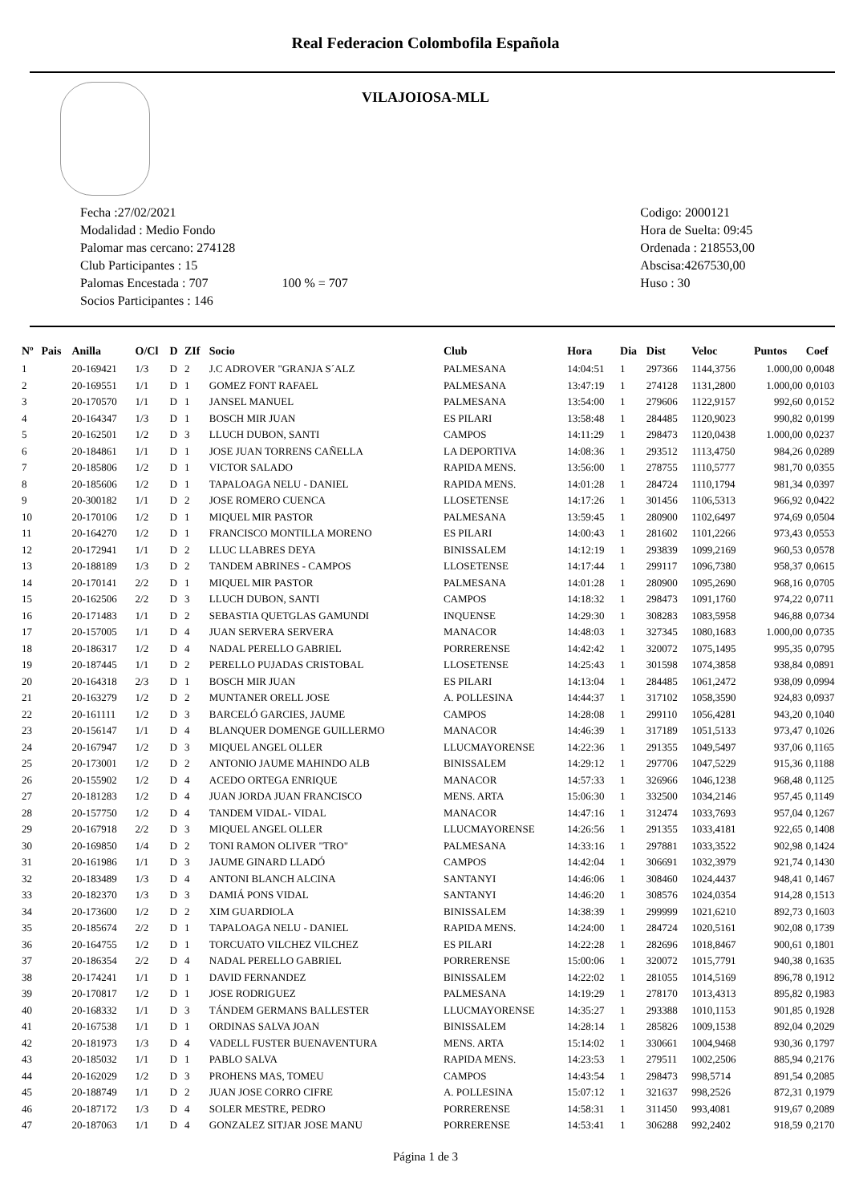Real Federacion Colombofila Española
VILAJOIOSA-MLL
Fecha :27/02/2021
Modalidad : Medio Fondo
Palomar mas cercano: 274128
Club Participantes : 15
Palomas Encestada : 707 100 % = 707
Socios Participantes : 146
Codigo: 2000121
Hora de Suelta: 09:45
Ordenada : 218553,00
Abscisa:4267530,00
Huso : 30
| Nº | Pais | Anilla | O/Cl | D | ZIf | Socio | Club | Hora | Dia | Dist | Veloc | Puntos | Coef |
| --- | --- | --- | --- | --- | --- | --- | --- | --- | --- | --- | --- | --- | --- |
| 1 | | 20-169421 | 1/3 | D | 2 | J.C ADROVER "GRANJA S´ALZ | PALMESANA | 14:04:51 | 1 | 297366 | 1144,3756 | 1.000,00 | 0,0048 |
| 2 | | 20-169551 | 1/1 | D | 1 | GOMEZ FONT RAFAEL | PALMESANA | 13:47:19 | 1 | 274128 | 1131,2800 | 1.000,00 | 0,0103 |
| 3 | | 20-170570 | 1/1 | D | 1 | JANSEL MANUEL | PALMESANA | 13:54:00 | 1 | 279606 | 1122,9157 | 992,60 | 0,0152 |
| 4 | | 20-164347 | 1/3 | D | 1 | BOSCH MIR JUAN | ES PILARI | 13:58:48 | 1 | 284485 | 1120,9023 | 990,82 | 0,0199 |
| 5 | | 20-162501 | 1/2 | D | 3 | LLUCH DUBON, SANTI | CAMPOS | 14:11:29 | 1 | 298473 | 1120,0438 | 1.000,00 | 0,0237 |
| 6 | | 20-184861 | 1/1 | D | 1 | JOSE JUAN TORRENS CAÑELLA | LA DEPORTIVA | 14:08:36 | 1 | 293512 | 1113,4750 | 984,26 | 0,0289 |
| 7 | | 20-185806 | 1/2 | D | 1 | VICTOR SALADO | RAPIDA MENS. | 13:56:00 | 1 | 278755 | 1110,5777 | 981,70 | 0,0355 |
| 8 | | 20-185606 | 1/2 | D | 1 | TAPALOAGA NELU - DANIEL | RAPIDA MENS. | 14:01:28 | 1 | 284724 | 1110,1794 | 981,34 | 0,0397 |
| 9 | | 20-300182 | 1/1 | D | 2 | JOSE ROMERO CUENCA | LLOSETENSE | 14:17:26 | 1 | 301456 | 1106,5313 | 966,92 | 0,0422 |
| 10 | | 20-170106 | 1/2 | D | 1 | MIQUEL MIR PASTOR | PALMESANA | 13:59:45 | 1 | 280900 | 1102,6497 | 974,69 | 0,0504 |
| 11 | | 20-164270 | 1/2 | D | 1 | FRANCISCO MONTILLA MORENO | ES PILARI | 14:00:43 | 1 | 281602 | 1101,2266 | 973,43 | 0,0553 |
| 12 | | 20-172941 | 1/1 | D | 2 | LLUC LLABRES DEYA | BINISSALEM | 14:12:19 | 1 | 293839 | 1099,2169 | 960,53 | 0,0578 |
| 13 | | 20-188189 | 1/3 | D | 2 | TANDEM ABRINES - CAMPOS | LLOSETENSE | 14:17:44 | 1 | 299117 | 1096,7380 | 958,37 | 0,0615 |
| 14 | | 20-170141 | 2/2 | D | 1 | MIQUEL MIR PASTOR | PALMESANA | 14:01:28 | 1 | 280900 | 1095,2690 | 968,16 | 0,0705 |
| 15 | | 20-162506 | 2/2 | D | 3 | LLUCH DUBON, SANTI | CAMPOS | 14:18:32 | 1 | 298473 | 1091,1760 | 974,22 | 0,0711 |
| 16 | | 20-171483 | 1/1 | D | 2 | SEBASTIA QUETGLAS GAMUNDI | INQUENSE | 14:29:30 | 1 | 308283 | 1083,5958 | 946,88 | 0,0734 |
| 17 | | 20-157005 | 1/1 | D | 4 | JUAN SERVERA SERVERA | MANACOR | 14:48:03 | 1 | 327345 | 1080,1683 | 1.000,00 | 0,0735 |
| 18 | | 20-186317 | 1/2 | D | 4 | NADAL PERELLO GABRIEL | PORRERENSE | 14:42:42 | 1 | 320072 | 1075,1495 | 995,35 | 0,0795 |
| 19 | | 20-187445 | 1/1 | D | 2 | PERELLO PUJADAS CRISTOBAL | LLOSETENSE | 14:25:43 | 1 | 301598 | 1074,3858 | 938,84 | 0,0891 |
| 20 | | 20-164318 | 2/3 | D | 1 | BOSCH MIR JUAN | ES PILARI | 14:13:04 | 1 | 284485 | 1061,2472 | 938,09 | 0,0994 |
| 21 | | 20-163279 | 1/2 | D | 2 | MUNTANER ORELL JOSE | A. POLLESINA | 14:44:37 | 1 | 317102 | 1058,3590 | 924,83 | 0,0937 |
| 22 | | 20-161111 | 1/2 | D | 3 | BARCELÓ GARCIES, JAUME | CAMPOS | 14:28:08 | 1 | 299110 | 1056,4281 | 943,20 | 0,1040 |
| 23 | | 20-156147 | 1/1 | D | 4 | BLANQUER DOMENGE GUILLERMO | MANACOR | 14:46:39 | 1 | 317189 | 1051,5133 | 973,47 | 0,1026 |
| 24 | | 20-167947 | 1/2 | D | 3 | MIQUEL ANGEL OLLER | LLUCMAYORENSE | 14:22:36 | 1 | 291355 | 1049,5497 | 937,06 | 0,1165 |
| 25 | | 20-173001 | 1/2 | D | 2 | ANTONIO JAUME MAHINDO ALB | BINISSALEM | 14:29:12 | 1 | 297706 | 1047,5229 | 915,36 | 0,1188 |
| 26 | | 20-155902 | 1/2 | D | 4 | ACEDO ORTEGA ENRIQUE | MANACOR | 14:57:33 | 1 | 326966 | 1046,1238 | 968,48 | 0,1125 |
| 27 | | 20-181283 | 1/2 | D | 4 | JUAN JORDA JUAN FRANCISCO | MENS. ARTA | 15:06:30 | 1 | 332500 | 1034,2146 | 957,45 | 0,1149 |
| 28 | | 20-157750 | 1/2 | D | 4 | TANDEM VIDAL- VIDAL | MANACOR | 14:47:16 | 1 | 312474 | 1033,7693 | 957,04 | 0,1267 |
| 29 | | 20-167918 | 2/2 | D | 3 | MIQUEL ANGEL OLLER | LLUCMAYORENSE | 14:26:56 | 1 | 291355 | 1033,4181 | 922,65 | 0,1408 |
| 30 | | 20-169850 | 1/4 | D | 2 | TONI RAMON OLIVER "TRO" | PALMESANA | 14:33:16 | 1 | 297881 | 1033,3522 | 902,98 | 0,1424 |
| 31 | | 20-161986 | 1/1 | D | 3 | JAUME GINARD LLADÓ | CAMPOS | 14:42:04 | 1 | 306691 | 1032,3979 | 921,74 | 0,1430 |
| 32 | | 20-183489 | 1/3 | D | 4 | ANTONI BLANCH ALCINA | SANTANYI | 14:46:06 | 1 | 308460 | 1024,4437 | 948,41 | 0,1467 |
| 33 | | 20-182370 | 1/3 | D | 3 | DAMIÁ PONS VIDAL | SANTANYI | 14:46:20 | 1 | 308576 | 1024,0354 | 914,28 | 0,1513 |
| 34 | | 20-173600 | 1/2 | D | 2 | XIM GUARDIOLA | BINISSALEM | 14:38:39 | 1 | 299999 | 1021,6210 | 892,73 | 0,1603 |
| 35 | | 20-185674 | 2/2 | D | 1 | TAPALOAGA NELU - DANIEL | RAPIDA MENS. | 14:24:00 | 1 | 284724 | 1020,5161 | 902,08 | 0,1739 |
| 36 | | 20-164755 | 1/2 | D | 1 | TORCUATO VILCHEZ VILCHEZ | ES PILARI | 14:22:28 | 1 | 282696 | 1018,8467 | 900,61 | 0,1801 |
| 37 | | 20-186354 | 2/2 | D | 4 | NADAL PERELLO GABRIEL | PORRERENSE | 15:00:06 | 1 | 320072 | 1015,7791 | 940,38 | 0,1635 |
| 38 | | 20-174241 | 1/1 | D | 1 | DAVID FERNANDEZ | BINISSALEM | 14:22:02 | 1 | 281055 | 1014,5169 | 896,78 | 0,1912 |
| 39 | | 20-170817 | 1/2 | D | 1 | JOSE RODRIGUEZ | PALMESANA | 14:19:29 | 1 | 278170 | 1013,4313 | 895,82 | 0,1983 |
| 40 | | 20-168332 | 1/1 | D | 3 | TÁNDEM GERMANS BALLESTER | LLUCMAYORENSE | 14:35:27 | 1 | 293388 | 1010,1153 | 901,85 | 0,1928 |
| 41 | | 20-167538 | 1/1 | D | 1 | ORDINAS SALVA JOAN | BINISSALEM | 14:28:14 | 1 | 285826 | 1009,1538 | 892,04 | 0,2029 |
| 42 | | 20-181973 | 1/3 | D | 4 | VADELL FUSTER BUENAVENTURA | MENS. ARTA | 15:14:02 | 1 | 330661 | 1004,9468 | 930,36 | 0,1797 |
| 43 | | 20-185032 | 1/1 | D | 1 | PABLO SALVA | RAPIDA MENS. | 14:23:53 | 1 | 279511 | 1002,2506 | 885,94 | 0,2176 |
| 44 | | 20-162029 | 1/2 | D | 3 | PROHENS MAS, TOMEU | CAMPOS | 14:43:54 | 1 | 298473 | 998,5714 | 891,54 | 0,2085 |
| 45 | | 20-188749 | 1/1 | D | 2 | JUAN JOSE CORRO CIFRE | A. POLLESINA | 15:07:12 | 1 | 321637 | 998,2526 | 872,31 | 0,1979 |
| 46 | | 20-187172 | 1/3 | D | 4 | SOLER MESTRE, PEDRO | PORRERENSE | 14:58:31 | 1 | 311450 | 993,4081 | 919,67 | 0,2089 |
| 47 | | 20-187063 | 1/1 | D | 4 | GONZALEZ SITJAR JOSE MANU | PORRERENSE | 14:53:41 | 1 | 306288 | 992,2402 | 918,59 | 0,2170 |
Página 1 de 3